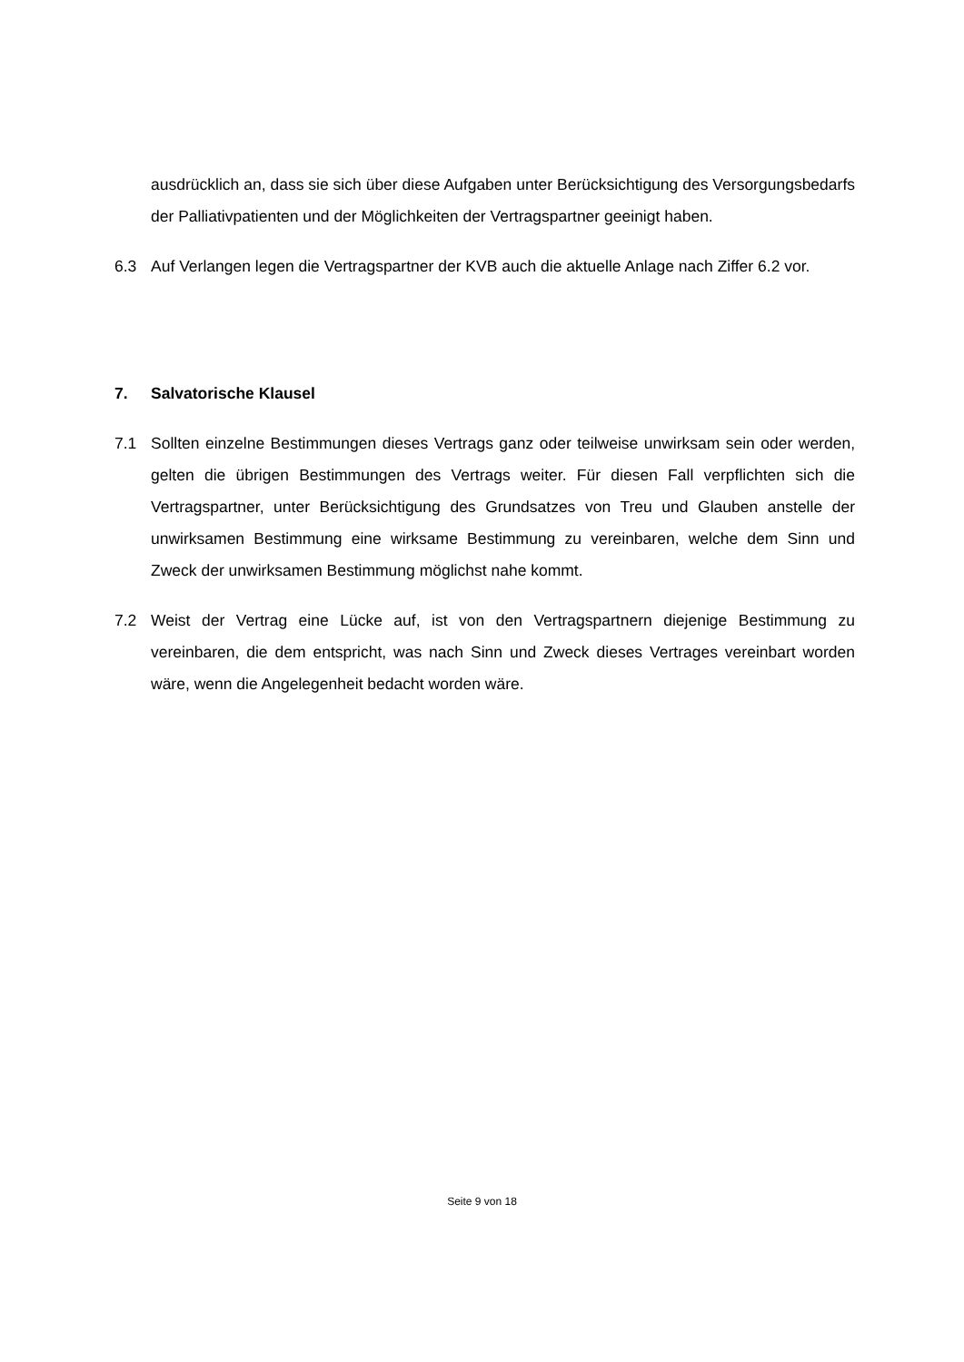ausdrücklich an, dass sie sich über diese Aufgaben unter Berücksichtigung des Versor­gungsbedarfs der Palliativpatienten und der Möglichkeiten der Vertragspartner geeinigt haben.
6.3 Auf Verlangen legen die Vertragspartner der KVB auch die aktuelle Anlage nach Ziffer 6.2 vor.
7. Salvatorische Klausel
7.1 Sollten einzelne Bestimmungen dieses Vertrags ganz oder teilweise unwirksam sein oder werden, gelten die übrigen Bestimmungen des Vertrags weiter. Für diesen Fall verpflich­ten sich die Vertragspartner, unter Berücksichtigung des Grundsatzes von Treu und Glau­ben anstelle der unwirksamen Bestimmung eine wirksame Bestimmung zu vereinbaren, welche dem Sinn und Zweck der unwirksamen Bestimmung möglichst nahe kommt.
7.2 Weist der Vertrag eine Lücke auf, ist von den Vertragspartnern diejenige Bestimmung zu vereinbaren, die dem entspricht, was nach Sinn und Zweck dieses Vertrages vereinbart worden wäre, wenn die Angelegenheit bedacht worden wäre.
Seite 9 von 18